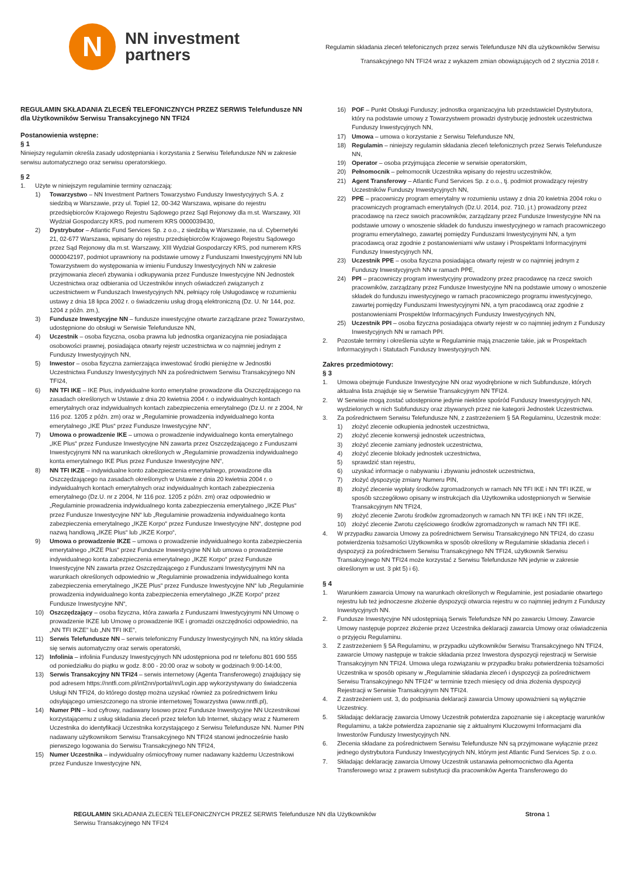N
NN investment
partners
Regulamin składania zleceń telefonicznych przez serwis Telefundusze NN dla użytkowników Serwisu
Transakcyjnego NN TFI24 wraz z wykazem zmian obowiązujących od 2 stycznia 2018 r.
REGULAMIN SKŁADANIA ZLECEŃ TELEFONICZNYCH PRZEZ SERWIS Telefundusze NN dla Użytkowników Serwisu Transakcyjnego NN TFI24
Postanowienia wstępne:
§ 1
Niniejszy regulamin określa zasady udostępniania i korzystania z Serwisu Telefundusze NN w zakresie serwisu automatycznego oraz serwisu operatorskiego.
§ 2
1. Użyte w niniejszym regulaminie terminy oznaczają:
1) Towarzystwo – NN Investment Partners Towarzystwo Funduszy Inwestycyjnych S.A. z siedzibą w Warszawie, przy ul. Topiel 12, 00-342 Warszawa, wpisane do rejestru przedsiębiorców Krajowego Rejestru Sądowego przez Sąd Rejonowy dla m.st. Warszawy, XII Wydział Gospodarczy KRS, pod numerem KRS 0000039430,
2) Dystrybutor – Atlantic Fund Services Sp. z o.o., z siedzibą w Warszawie, na ul. Cybernetyki 21, 02-677 Warszawa, wpisany do rejestru przedsiębiorców Krajowego Rejestru Sądowego przez Sąd Rejonowy dla m.st. Warszawy, XIII Wydział Gospodarczy KRS, pod numerem KRS 0000042197, podmiot uprawniony na podstawie umowy z Funduszami Inwestycyjnymi NN lub Towarzystwem do występowania w imieniu Funduszy Inwestycyjnych NN w zakresie przyjmowania zleceń zbywania i odkupywania przez Fundusze Inwestycyjne NN Jednostek Uczestnictwa oraz odbierania od Uczestników innych oświadczeń związanych z uczestnictwem w Funduszach Inwestycyjnych NN, pełniący rolę Usługodawcę w rozumieniu ustawy z dnia 18 lipca 2002 r. o świadczeniu usług drogą elektroniczną (Dz. U. Nr 144, poz. 1204 z późn. zm.),
3) Fundusze Inwestycyjne NN – fundusze inwestycyjne otwarte zarządzane przez Towarzystwo, udostępnione do obsługi w Serwisie Telefundusze NN,
4) Uczestnik – osoba fizyczna, osoba prawna lub jednostka organizacyjna nie posiadająca osobowości prawnej, posiadająca otwarty rejestr uczestnictwa w co najmniej jednym z Funduszy Inwestycyjnych NN,
5) Inwestor – osoba fizyczna zamierzająca inwestować środki pieniężne w Jednostki Uczestnictwa Funduszy Inwestycyjnych NN za pośrednictwem Serwisu Transakcyjnego NN TFI24,
6) NN TFI IKE – IKE Plus, indywidualne konto emerytalne prowadzone dla Oszczędzającego na zasadach określonych w Ustawie z dnia 20 kwietnia 2004 r. o indywidualnych kontach emerytalnych oraz indywidualnych kontach zabezpieczenia emerytalnego (Dz.U. nr z 2004, Nr 116 poz. 1205 z późn. zm) oraz w „Regulaminie prowadzenia indywidualnego konta emerytalnego „IKE Plus“ przez Fundusze Inwestycyjne NN“,
7) Umowa o prowadzenie IKE – umowa o prowadzenie indywidualnego konta emerytalnego „IKE Plus“ przez Fundusze Inwestycyjne NN zawarta przez Oszczędzającego z Funduszami Inwestycyjnymi NN na warunkach określonych w „Regulaminie prowadzenia indywidualnego konta emerytalnego IKE Plus przez Fundusze Inwestycyjne NN“,
8) NN TFI IKZE – indywidualne konto zabezpieczenia emerytalnego, prowadzone dla Oszczędzającego na zasadach określonych w Ustawie z dnia 20 kwietnia 2004 r. o indywidualnych kontach emerytalnych oraz indywidualnych kontach zabezpieczenia emerytalnego (Dz.U. nr z 2004, Nr 116 poz. 1205 z późn. zm) oraz odpowiednio w „Regulaminie prowadzenia indywidualnego konta zabezpieczenia emerytalnego „IKZE Plus“ przez Fundusze Inwestycyjne NN“ lub „Regulaminie prowadzenia indywidualnego konta zabezpieczenia emerytalnego „IKZE Korpo“ przez Fundusze Inwestycyjne NN“, dostępne pod nazwą handlową „IKZE Plus“ lub „IKZE Korpo“,
9) Umowa o prowadzenie IKZE – umowa o prowadzenie indywidualnego konta zabezpieczenia emerytalnego „IKZE Plus“ przez Fundusze Inwestycyjne NN lub umowa o prowadzenie indywidualnego konta zabezpieczenia emerytalnego „IKZE Korpo“ przez Fundusze Inwestycyjne NN zawarta przez Oszczędzającego z Funduszami Inwestycyjnymi NN na warunkach określonych odpowiednio w „Regulaminie prowadzenia indywidualnego konta zabezpieczenia emerytalnego „IKZE Plus“ przez Fundusze Inwestycyjne NN“ lub „Regulaminie prowadzenia indywidualnego konta zabezpieczenia emerytalnego „IKZE Korpo“ przez Fundusze Inwestycyjne NN“,
10) Oszczędzający – osoba fizyczna, która zawarła z Funduszami Inwestycyjnymi NN Umowę o prowadzenie IKZE lub Umowę o prowadzenie IKE i gromadzi oszczędności odpowiednio, na „NN TFI IKZE” lub „NN TFI IKE”,
11) Serwis Telefundusze NN – serwis telefoniczny Funduszy Inwestycyjnych NN, na który składa się serwis automatyczny oraz serwis operatorski,
12) Infolinia – infolinia Funduszy Inwestycyjnych NN udostępniona pod nr telefonu 801 690 555 od poniedziałku do piątku w godz. 8:00 - 20:00 oraz w soboty w godzinach 9:00-14:00,
13) Serwis Transakcyjny NN TFI24 – serwis internetowy (Agenta Transferowego) znajdujący się pod adresem https://nntfi.com.pl/int2nn/portal/nn/Login.app wykorzystywany do świadczenia Usługi NN TFI24, do którego dostęp można uzyskać również za pośrednictwem linku odsyłającego umieszczonego na stronie internetowej Towarzystwa (www.nntfi.pl),
14) Numer PIN – kod cyfrowy, nadawany losowo przez Fundusze Inwestycyjne NN Uczestnikowi korzystającemu z usług składania zleceń przez telefon lub Internet, służący wraz z Numerem Uczestnika do identyfikacji Uczestnika korzystającego z Serwisu Telefundusze NN. Numer PIN nadawany użytkownikom Serwisu Transakcyjnego NN TFI24 stanowi jednocześnie hasło pierwszego logowania do Serwisu Transakcyjnego NN TFI24,
15) Numer Uczestnika – indywidualny ośmiocyfrowy numer nadawany każdemu Uczestnikowi przez Fundusze Inwestycyjne NN,
16) POF – Punkt Obsługi Funduszy; jednostka organizacyjna lub przedstawiciel Dystrybutora, który na podstawie umowy z Towarzystwem prowadzi dystrybucję jednostek uczestnictwa Funduszy Inwestycyjnych NN,
17) Umowa – umowa o korzystanie z Serwisu Telefundusze NN,
18) Regulamin – niniejszy regulamin składania zleceń telefonicznych przez Serwis Telefundusze NN,
19) Operator – osoba przyjmująca zlecenie w serwisie operatorskim,
20) Pełnomocnik – pełnomocnik Uczestnika wpisany do rejestru uczestników,
21) Agent Transferowy – Atlantic Fund Services Sp. z o.o., tj. podmiot prowadzący rejestry Uczestników Funduszy Inwestycyjnych NN,
22) PPE – pracowniczy program emerytalny w rozumieniu ustawy z dnia 20 kwietnia 2004 roku o pracowniczych programach emerytalnych (Dz.U. 2014, poz. 710, j.t.) prowadzony przez pracodawcę na rzecz swoich pracowników, zarządzany przez Fundusze Inwestycyjne NN na podstawie umowy o wnoszenie składek do funduszu inwestycyjnego w ramach pracowniczego programu emerytalnego, zawartej pomiędzy Funduszami Inwestycyjnymi NN, a tym pracodawcą oraz zgodnie z postanowieniami w/w ustawy i Prospektami Informacyjnymi Funduszy Inwestycyjnych NN,
23) Uczestnik PPE – osoba fizyczna posiadająca otwarty rejestr w co najmniej jednym z Funduszy Inwestycyjnych NN w ramach PPE,
24) PPI – pracowniczy program inwestycyjny prowadzony przez pracodawcę na rzecz swoich pracowników, zarządzany przez Fundusze Inwestycyjne NN na podstawie umowy o wnoszenie składek do funduszu inwestycyjnego w ramach pracowniczego programu inwestycyjnego, zawartej pomiędzy Funduszami Inwestycyjnymi NN, a tym pracodawcą oraz zgodnie z postanowieniami Prospektów Informacyjnych Funduszy Inwestycyjnych NN,
25) Uczestnik PPI – osoba fizyczna posiadająca otwarty rejestr w co najmniej jednym z Funduszy Inwestycyjnych NN w ramach PPI.
2. Pozostałe terminy i określenia użyte w Regulaminie mają znaczenie takie, jak w Prospektach Informacyjnych i Statutach Funduszy Inwestycyjnych NN.
Zakres przedmiotowy:
§ 3
1. Umowa obejmuje Fundusze Inwestycyjne NN oraz wyodrębnione w nich Subfundusze, których aktualna lista znajduje się w Serwisie Transakcyjnym NN TFI24.
2. W Serwisie mogą zostać udostępnione jedynie niektóre spośród Funduszy Inwestycyjnych NN, wydzielonych w nich Subfunduszy oraz zbywanych przez nie kategorii Jednostek Uczestnictwa.
3. Za pośrednictwem Serwisu Telefundusze NN, z zastrzeżeniem § 5A Regulaminu, Uczestnik może:
1) złożyć zlecenie odkupienia jednostek uczestnictwa,
2) złożyć zlecenie konwersji jednostek uczestnictwa,
3) złożyć zlecenie zamiany jednostek uczestnictwa,
4) złożyć zlecenie blokady jednostek uczestnictwa,
5) sprawdzić stan rejestru,
6) uzyskać informacje o nabywaniu i zbywaniu jednostek uczestnictwa,
7) złożyć dyspozycję zmiany Numeru PIN,
8) złożyć zlecenie wypłaty środków zgromadzonych w ramach NN TFI IKE i NN TFI IKZE, w sposób szczegółowo opisany w instrukcjach dla Użytkownika udostępnionych w Serwisie Transakcyjnym NN TFI24,
9) złożyć zlecenie Zwrotu środków zgromadzonych w ramach NN TFI IKE i NN TFI IKZE,
10) złożyć zlecenie Zwrotu częściowego środków zgromadzonych w ramach NN TFI IKE.
4. W przypadku zawarcia Umowy za pośrednictwem Serwisu Transakcyjnego NN TFI24, do czasu potwierdzenia tożsamości Użytkownika w sposób określony w Regulaminie składania zleceń i dyspozycji za pośrednictwem Serwisu Transakcyjnego NN TFI24, użytkownik Serwisu Transakcyjnego NN TFI24 może korzystać z Serwisu Telefundusze NN jedynie w zakresie określonym w ust. 3 pkt 5) i 6).
§ 4
1. Warunkiem zawarcia Umowy na warunkach określonych w Regulaminie, jest posiadanie otwartego rejestru lub też jednoczesne złożenie dyspozycji otwarcia rejestru w co najmniej jednym z Funduszy Inwestycyjnych NN.
2. Fundusze Inwestycyjne NN udostępniają Serwis Telefundsze NN po zawarciu Umowy. Zawarcie Umowy następuje poprzez złożenie przez Uczestnika deklaracji zawarcia Umowy oraz oświadczenia o przyjęciu Regulaminu.
3. Z zastrzeżeniem § 5A Regulaminu, w przypadku użytkowników Serwisu Transakcyjnego NN TFI24, zawarcie Umowy następuje w trakcie składania przez Inwestora dyspozycji rejestracji w Serwisie Transakcyjnym NN TFI24. Umowa ulega rozwiązaniu w przypadku braku potwierdzenia tożsamości Uczestnika w sposób opisany w „Regulaminie składania zleceń i dyspozycji za pośrednictwem Serwisu Transakcyjnego NN TFI24“ w terminie trzech miesięcy od dnia złożenia dyspozycji Rejestracji w Serwisie Transakcyjnym NN TFI24.
4. Z zastrzeżeniem ust. 3, do podpisania deklaracji zawarcia Umowy upoważnieni są wyłącznie Uczestnicy.
5. Składając deklarację zawarcia Umowy Uczestnik potwierdza zapoznanie się i akceptację warunków Regulaminu, a także potwierdza zapoznanie się z aktualnymi Kluczowymi Informacjami dla Inwestorów Funduszy Inwestycyjnych NN.
6. Zlecenia składane za pośrednictwem Serwisu Telefundusze NN są przyjmowane wyłącznie przez jednego dystrybutora Funduszy Inwestycyjnych NN, którym jest Atlantic Fund Services Sp. z o.o.
7. Składając deklarację zawarcia Umowy Uczestnik ustanawia pełnomocnictwo dla Agenta Transferowego wraz z prawem substytucji dla pracowników Agenta Transferowego do
REGULAMIN SKŁADANIA ZLECEŃ TELEFONICZNYCH PRZEZ SERWIS Telefundusze NN dla Użytkowników
Serwisu Transakcyjnego NN TFI24 Strona 1